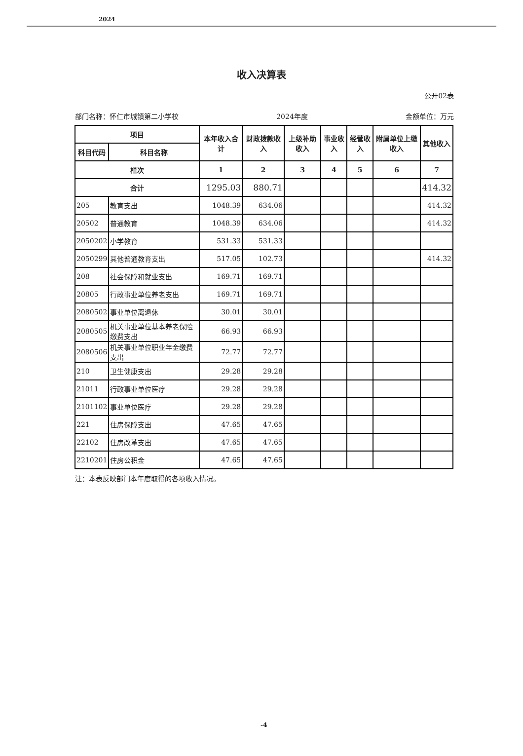2024
收入决算表
公开02表
部门名称：怀仁市城镇第二小学校 2024年度 金额单位：万元
| 项目 | | 本年收入合计 | 财政拨款收入 | 上级补助收入 | 事业收入 | 经营收入 | 附属单位上缴收入 | 其他收入 |
| --- | --- | --- | --- | --- | --- | --- | --- | --- |
| 科目代码 | 科目名称 | | | | | | | |
| 栏次 | | 1 | 2 | 3 | 4 | 5 | 6 | 7 |
| 合计 | | 1295.03 | 880.71 | | | | | 414.32 |
| 205 | 教育支出 | 1048.39 | 634.06 | | | | | 414.32 |
| 20502 | 普通教育 | 1048.39 | 634.06 | | | | | 414.32 |
| 2050202 | 小学教育 | 531.33 | 531.33 | | | | | |
| 2050299 | 其他普通教育支出 | 517.05 | 102.73 | | | | | 414.32 |
| 208 | 社会保障和就业支出 | 169.71 | 169.71 | | | | | |
| 20805 | 行政事业单位养老支出 | 169.71 | 169.71 | | | | | |
| 2080502 | 事业单位离退休 | 30.01 | 30.01 | | | | | |
| 2080505 | 机关事业单位基本养老保险缴费支出 | 66.93 | 66.93 | | | | | |
| 2080506 | 机关事业单位职业年金缴费支出 | 72.77 | 72.77 | | | | | |
| 210 | 卫生健康支出 | 29.28 | 29.28 | | | | | |
| 21011 | 行政事业单位医疗 | 29.28 | 29.28 | | | | | |
| 2101102 | 事业单位医疗 | 29.28 | 29.28 | | | | | |
| 221 | 住房保障支出 | 47.65 | 47.65 | | | | | |
| 22102 | 住房改革支出 | 47.65 | 47.65 | | | | | |
| 2210201 | 住房公积金 | 47.65 | 47.65 | | | | | |
注：本表反映部门本年度取得的各项收入情况。
-4